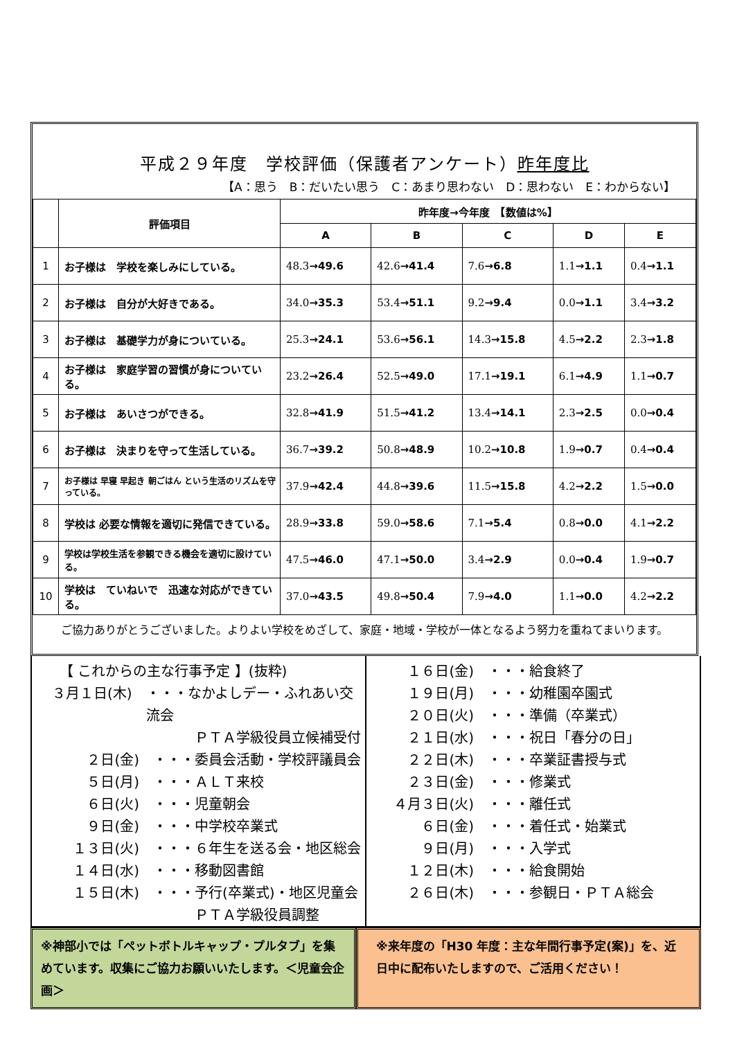平成２９年度　学校評価（保護者アンケート）昨年度比
【A：思う　B：だいたい思う　C：あまり思わない　D：思わない　E：わからない】
| | 評価項目 | 昨年度→今年度 【数値は%】 | | | | |
| --- | --- | --- | --- | --- | --- | --- |
| | | A | B | C | D | E |
| 1 | お子様は 学校を楽しみにしている。 | 48.3 →49.6 | 42.6 →41.4 | 7.6 →6.8 | 1.1 →1.1 | 0.4 →1.1 |
| 2 | お子様は 自分が大好きである。 | 34.0 →35.3 | 53.4 →51.1 | 9.2 →9.4 | 0.0 →1.1 | 3.4 →3.2 |
| 3 | お子様は 基礎学力が身についている。 | 25.3 →24.1 | 53.6 →56.1 | 14.3 →15.8 | 4.5 →2.2 | 2.3 →1.8 |
| 4 | お子様は 家庭学習の習慣が身についている。 | 23.2 →26.4 | 52.5 →49.0 | 17.1 →19.1 | 6.1 →4.9 | 1.1 →0.7 |
| 5 | お子様は あいさつができる。 | 32.8 →41.9 | 51.5 →41.2 | 13.4 →14.1 | 2.3 →2.5 | 0.0 →0.4 |
| 6 | お子様は 決まりを守って生活している。 | 36.7 →39.2 | 50.8 →48.9 | 10.2 →10.8 | 1.9 →0.7 | 0.4 →0.4 |
| 7 | お子様は 早寝 早起き 朝ごはん という生活のリズムを守っている。 | 37.9 →42.4 | 44.8 →39.6 | 11.5 →15.8 | 4.2 →2.2 | 1.5 →0.0 |
| 8 | 学校は 必要な情報を適切に発信できている。 | 28.9 →33.8 | 59.0 →58.6 | 7.1 →5.4 | 0.8 →0.0 | 4.1 →2.2 |
| 9 | 学校は学校生活を参観できる機会を適切に設けている。 | 47.5 →46.0 | 47.1 →50.0 | 3.4 →2.9 | 0.0 →0.4 | 1.9 →0.7 |
| 10 | 学校は ていねいで 迅速な対応ができている。 | 37.0 →43.5 | 49.8 →50.4 | 7.9 →4.0 | 1.1 →0.0 | 4.2 →2.2 |
ご協力ありがとうございました。よりよい学校をめざして、家庭・地域・学校が一体となるよう努力を重ねてまいります。
【 これからの主な行事予定 】(抜粋)
３月１日(木) ・・・なかよしデー・ふれあい交流会
　　　ＰＴＡ学級役員立候補受付
２日(金) ・・・委員会活動・学校評議員会
５日(月) ・・・ＡＬＴ来校
６日(火) ・・・児童朝会
９日(金) ・・・中学校卒業式
１３日(火) ・・・６年生を送る会・地区総会
１４日(水) ・・・移動図書館
１５日(木) ・・・予行(卒業式)・地区児童会
　　　ＰＴＡ学級役員調整
１６日(金) ・・・給食終了
１９日(月) ・・・幼稚園卒園式
２０日(火) ・・・準備（卒業式）
２１日(水) ・・・祝日「春分の日」
２２日(木) ・・・卒業証書授与式
２３日(金) ・・・修業式
４月３日(火) ・・・離任式
６日(金) ・・・着任式・始業式
９日(月) ・・・入学式
１２日(木) ・・・給食開始
２６日(木) ・・・参観日・ＰＴＡ総会
※神部小では「ペットボトルキャップ・プルタブ」を集めています。収集にご協力お願いいたします。＜児童会企画＞
※来年度の「H30 年度：主な年間行事予定(案)」を、近日中に配布いたしますので、ご活用ください！